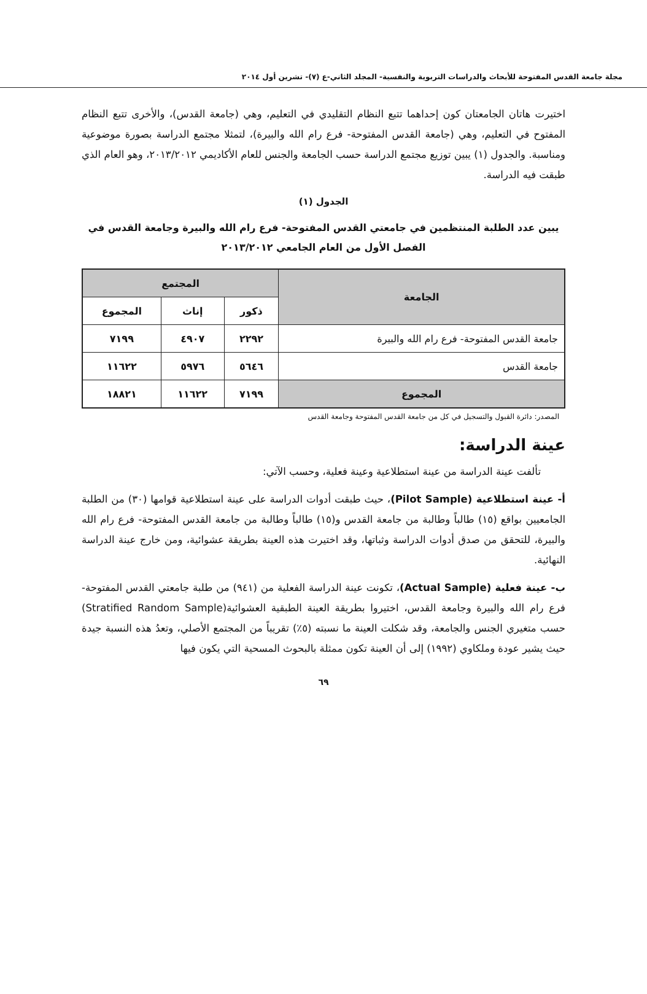مجلة جامعة القدس المفتوحة للأبحاث والدراسات التربوية والنفسية- المجلد الثاني-ع (٧)- تشرين أول ٢٠١٤
اختيرت هاتان الجامعتان كون إحداهما تتبع النظام التقليدي في التعليم، وهي (جامعة القدس)، والأخرى تتبع النظام المفتوح في التعليم، وهي (جامعة القدس المفتوحة- فرع رام الله والبيرة)، لتمثلا مجتمع الدراسة بصورة موضوعية ومناسبة. والجدول (١) يبين توزيع مجتمع الدراسة حسب الجامعة والجنس للعام الأكاديمي ٢٠١٣/٢٠١٢، وهو العام الذي طبقت فيه الدراسة.
الجدول (١)
يبين عدد الطلبة المنتظمين في جامعتي القدس المفتوحة- فرع رام الله والبيرة وجامعة القدس في الفصل الأول من العام الجامعي ٢٠١٣/٢٠١٢
| الجامعة | المجتمع | | |
| --- | --- | --- | --- |
| | ذكور | إناث | المجموع |
| جامعة القدس المفتوحة- فرع رام الله والبيرة | ٢٢٩٢ | ٤٩٠٧ | ٧١٩٩ |
| جامعة القدس | ٥٦٤٦ | ٥٩٧٦ | ١١٦٢٢ |
| المجموع | ٧١٩٩ | ١١٦٢٢ | ١٨٨٢١ |
المصدر: دائرة القبول والتسجيل في كل من جامعة القدس المفتوحة وجامعة القدس
عينة الدراسة:
تألفت عينة الدراسة من عينة استطلاعية وعينة فعلية، وحسب الآتي:
أ- عينة استطلاعية (Pilot Sample)، حيث طبقت أدوات الدراسة على عينة استطلاعية قوامها (٣٠) من الطلبة الجامعيين بواقع (١٥) طالباً وطالبة من جامعة القدس و(١٥) طالباً وطالبة من جامعة القدس المفتوحة- فرع رام الله والبيرة، للتحقق من صدق أدوات الدراسة وثباتها، وقد اختيرت هذه العينة بطريقة عشوائية، ومن خارج عينة الدراسة النهائية.
ب- عينة فعلية (Actual Sample)، تكونت عينة الدراسة الفعلية من (٩٤١) من طلبة جامعتي القدس المفتوحة- فرع رام الله والبيرة وجامعة القدس، اختيروا بطريقة العينة الطبقية العشوائية(Stratified Random Sample) حسب متغيري الجنس والجامعة، وقد شكلت العينة ما نسبته (٥٪) تقريباً من المجتمع الأصلي، وتعدُ هذه النسبة جيدة حيث يشير عودة وملكاوي (١٩٩٢) إلى أن العينة تكون ممثلة بالبحوث المسحية التي يكون فيها
٦٩